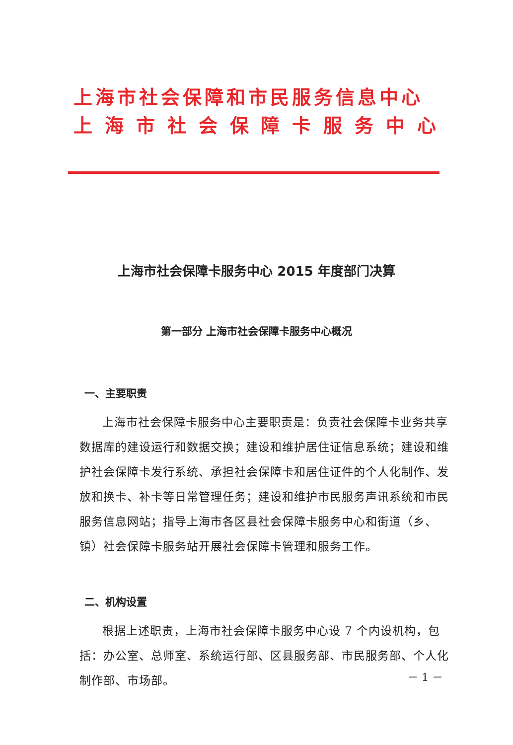上海市社会保障和市民服务信息中心
上海市社会保障卡服务中心
上海市社会保障卡服务中心 2015 年度部门决算
第一部分 上海市社会保障卡服务中心概况
一、主要职责
上海市社会保障卡服务中心主要职责是：负责社会保障卡业务共享数据库的建设运行和数据交换；建设和维护居住证信息系统；建设和维护社会保障卡发行系统、承担社会保障卡和居住证件的个人化制作、发放和换卡、补卡等日常管理任务；建设和维护市民服务声讯系统和市民服务信息网站；指导上海市各区县社会保障卡服务中心和街道（乡、镇）社会保障卡服务站开展社会保障卡管理和服务工作。
二、机构设置
根据上述职责，上海市社会保障卡服务中心设 7 个内设机构，包括：办公室、总师室、系统运行部、区县服务部、市民服务部、个人化制作部、市场部。
－ 1 －